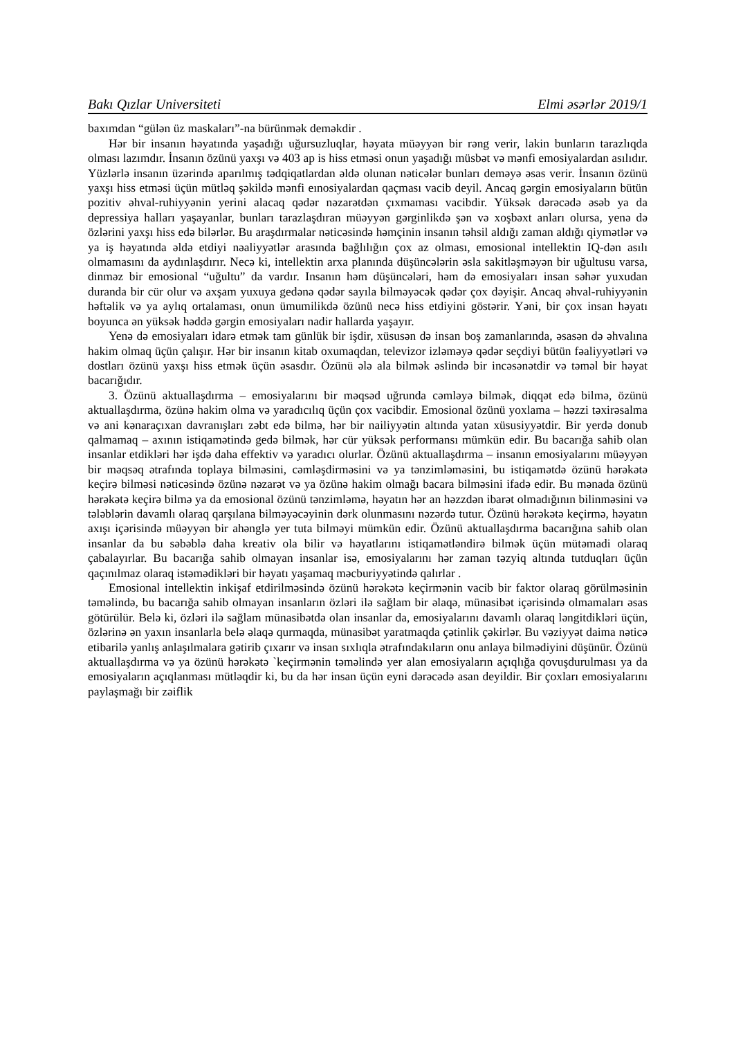Bakı Qızlar Universiteti Elmi əsərlər 2019/1
baxımdan “gülən üz maskaları”-na bürünmək deməkdir .
Hər bir insanın həyatında yaşadığı uğursuzluqlar, həyata müəyyən bir rəng verir, lakin bunların tarazlıqda olması lazımdır. İnsanın özünü yaxşı və 403 ap is hiss etməsi onun yaşadığı müsbət və mənfi emosiyalardan asılıdır. Yüzlərlə insanın üzərində aparılmış tədqiqatlardan əldə olunan nəticələr bunları deməyə əsas verir. İnsanın özünü yaxşı hiss etməsi üçün mütləq şəkildə mənfi eınosiyalardan qaçması vacib deyil. Ancaq gərgin emosiyaların bütün pozitiv əhval-ruhiyyənin yerini alacaq qədər nəzarətdən çıxmaması vacibdir. Yüksək dərəcədə əsəb ya da depressiya halları yaşayanlar, bunları tarazlaşdıran müəyyən gərginlikdə şən və xoşbəxt anları olursa, yenə də özlərini yaxşı hiss edə bilərlər. Bu araşdırmalar nəticəsində həmçinin insanın təhsil aldığı zaman aldığı qiymətlər və ya iş həyatında əldə etdiyi nəaliyyətlər arasında bağlılığın çox az olması, emosional intellektin IQ-dən asılı olmamasını da aydınlaşdırır. Necə ki, intellektin arxa planında düşüncələrin əsla sakitləşməyən bir uğultusu varsa, dinməz bir emosional “uğultu” da vardır. Insanın həm düşüncələri, həm də emosiyaları insan səhər yuxudan duranda bir cür olur və axşam yuxuya gedənə qədər sayıla bilməyəcək qədər çox dəyişir. Ancaq əhval-ruhiyyənin həftəlik və ya aylıq ortalaması, onun ümumilikdə özünü necə hiss etdiyini göstərir. Yəni, bir çox insan həyatı boyunca ən yüksək həddə gərgin emosiyaları nadir hallarda yaşayır.
Yenə də emosiyaları idarə etmək tam günlük bir işdir, xüsusən də insan boş zamanlarında, əsasən də əhvalına hakim olmaq üçün çalışır. Hər bir insanın kitab oxumaqdan, televizor izləməyə qədər seçdiyi bütün fəaliyyətləri və dostları özünü yaxşı hiss etmək üçün əsasdır. Özünü ələ ala bilmək əslində bir incəsənətdir və təməl bir həyat bacarığıdır.
3. Özünü aktuallaşdırma – emosiyalarını bir məqsəd uğrunda cəmləyə bilmək, diqqət edə bilmə, özünü aktuallaşdırma, özünə hakim olma və yaradıcılıq üçün çox vacibdir. Emosional özünü yoxlama – həzzi təxirəsalma və ani kənaraçıxan davranışları zəbt edə bilmə, hər bir nailiyyətin altında yatan xüsusiyyətdir. Bir yerdə donub qalmamaq – axının istiqamətində gedə bilmək, hər cür yüksək performansı mümkün edir. Bu bacarığa sahib olan insanlar etdikləri hər işdə daha effektiv və yaradıcı olurlar. Özünü aktuallaşdırma – insanın emosiyalarını müəyyən bir məqsəq ətrafında toplaya bilməsini, cəmləşdirməsini və ya tənzimləməsini, bu istiqamətdə özünü hərəkətə keçirə bilməsi nəticəsində özünə nəzarət və ya özünə hakim olmağı bacara bilməsini ifadə edir. Bu mənada özünü hərəkətə keçirə bilmə ya da emosional özünü tənzimləmə, həyatın hər an həzzdən ibarət olmadığının bilinməsini və tələblərin davamlı olaraq qarşılana bilməyəcəyinin dərk olunmasını nəzərdə tutur. Özünü hərəkətə keçirmə, həyatın axışı içərisində müəyyən bir ahənglə yer tuta bilməyi mümkün edir. Özünü aktuallaşdırma bacarığına sahib olan insanlar da bu səbəblə daha kreativ ola bilir və həyatlarını istiqamətləndirə bilmək üçün mütəmadi olaraq çabalayırlar. Bu bacarığa sahib olmayan insanlar isə, emosiyalarını hər zaman təzyiq altında tutduqları üçün qaçınılmaz olaraq istəmədikləri bir həyatı yaşamaq məcburiyyətində qalırlar .
Emosional intellektin inkişaf etdirilməsində özünü hərəkətə keçirmənin vacib bir faktor olaraq görülməsinin təməlində, bu bacarığa sahib olmayan insanların özləri ilə sağlam bir əlaqə, münasibət içərisində olmamaları əsas götürülür. Belə ki, özləri ilə sağlam münasibətdə olan insanlar da, emosiyalarını davamlı olaraq ləngitdikləri üçün, özlərinə ən yaxın insanlarla belə əlaqə qurmaqda, münasibət yaratmaqda çətinlik çəkirlər. Bu vəziyyət daima nəticə etibarilə yanlış anlaşılmalara gətirib çıxarır və insan sıxlıqla ətrafındakıların onu anlaya bilmədiyini düşünür. Özünü aktuallaşdırma və ya özünü hərəkətə `keçirmənin təməlində yer alan emosiyaların açıqlığa qovuşdurulması ya da emosiyaların açıqlanması mütləqdir ki, bu da hər insan üçün eyni dərəcədə asan deyildir. Bir çoxları emosiyalarını paylaşmağı bir zəiflik